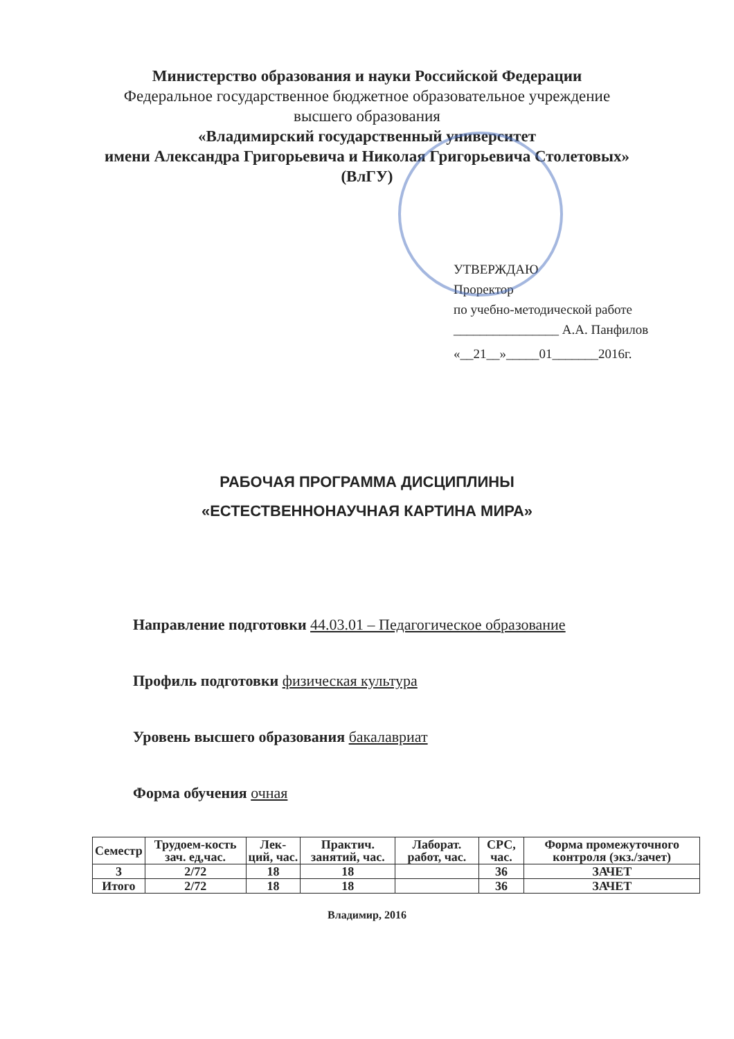Министерство образования и науки Российской Федерации
Федеральное государственное бюджетное образовательное учреждение
высшего образования
«Владимирский государственный университет
имени Александра Григорьевича и Николая Григорьевича Столетовых»
(ВлГУ)
УТВЕРЖДАЮ
Проректор
по учебно-методической работе
________________ А.А. Панфилов
«__21__»_____01_______2016г.
РАБОЧАЯ ПРОГРАММА ДИСЦИПЛИНЫ
«ЕСТЕСТВЕННОНАУЧНАЯ КАРТИНА МИРА»
Направление подготовки 44.03.01 – Педагогическое образование
Профиль подготовки физическая культура
Уровень высшего образования бакалавриат
Форма обучения очная
| Семестр | Трудоем-кость зач. ед,час. | Лек-ций, час. | Практич. занятий, час. | Лаборат. работ, час. | СРС, час. | Форма промежуточного контроля (экз./зачет) |
| --- | --- | --- | --- | --- | --- | --- |
| 3 | 2/72 | 18 | 18 | | 36 | ЗАЧЕТ |
| Итого | 2/72 | 18 | 18 | | 36 | ЗАЧЕТ |
Владимир, 2016